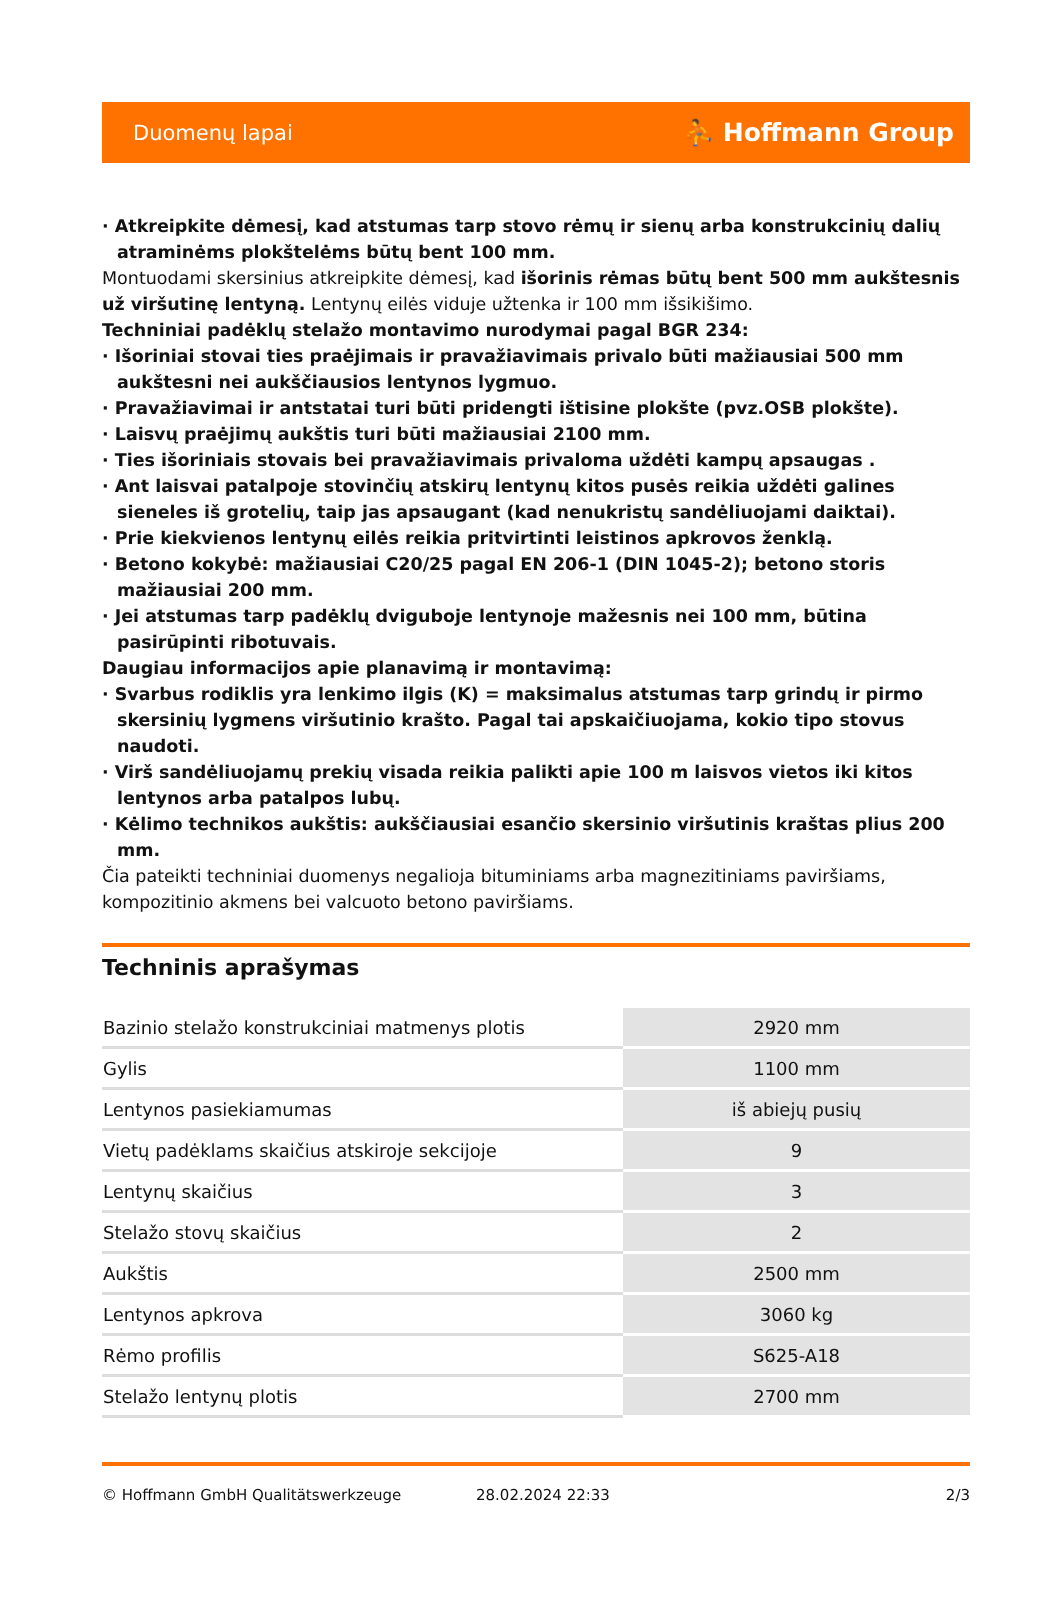Duomenų lapai ⛹ Hoffmann Group
· Atkreipkite dėmesį, kad atstumas tarp stovo rėmų ir sienų arba konstrukcinių dalių atraminėms plokštelėms būtų bent 100 mm.
Montuodami skersinius atkreipkite dėmesį, kad išorinis rėmas būtų bent 500 mm aukštesnis už viršutinę lentyną. Lentynų eilės viduje užtenka ir 100 mm išsikišimo.
Techniniai padėklų stelažo montavimo nurodymai pagal BGR 234:
· Išoriniai stovai ties praėjimais ir pravažiavimais privalo būti mažiausiai 500 mm aukštesni nei aukščiausios lentynos lygmuo.
· Pravažiavimai ir antstatai turi būti pridengti ištisine plokšte (pvz.OSB plokšte).
· Laisvų praėjimų aukštis turi būti mažiausiai 2100 mm.
· Ties išoriniais stovais bei pravažiavimais privaloma uždėti kampų apsaugas .
· Ant laisvai patalpoje stovinčių atskirų lentynų kitos pusės reikia uždėti galines sieneles iš grotelių, taip jas apsaugant (kad nenukristų sandėliuojami daiktai).
· Prie kiekvienos lentynų eilės reikia pritvirtinti leistinos apkrovos ženklą.
· Betono kokybė: mažiausiai C20/25 pagal EN 206-1 (DIN 1045-2); betono storis mažiausiai 200 mm.
· Jei atstumas tarp padėklų dviguboje lentynoje mažesnis nei 100 mm, būtina pasirūpinti ribotuvais.
Daugiau informacijos apie planavimą ir montavimą:
· Svarbus rodiklis yra lenkimo ilgis (K) = maksimalus atstumas tarp grindų ir pirmo skersinių lygmens viršutinio krašto. Pagal tai apskaičiuojama, kokio tipo stovus naudoti.
· Virš sandėliuojamų prekių visada reikia palikti apie 100 m laisvos vietos iki kitos lentynos arba patalpos lubų.
· Kėlimo technikos aukštis: aukščiausiai esančio skersinio viršutinis kraštas plius 200 mm.
Čia pateikti techniniai duomenys negalioja bituminiams arba magnezitiniams paviršiams, kompozitinio akmens bei valcuoto betono paviršiams.
Techninis aprašymas
| Bazinio stelažo konstrukciniai matmenys plotis | 2920 mm |
| Gylis | 1100 mm |
| Lentynos pasiekiamumas | iš abiejų pusių |
| Vietų padėklams skaičius atskiroje sekcijoje | 9 |
| Lentynų skaičius | 3 |
| Stelažo stovų skaičius | 2 |
| Aukštis | 2500 mm |
| Lentynos apkrova | 3060 kg |
| Rėmo profilis | S625-A18 |
| Stelažo lentynų plotis | 2700 mm |
© Hoffmann GmbH Qualitätswerkzeuge 28.02.2024 22:33 2/3